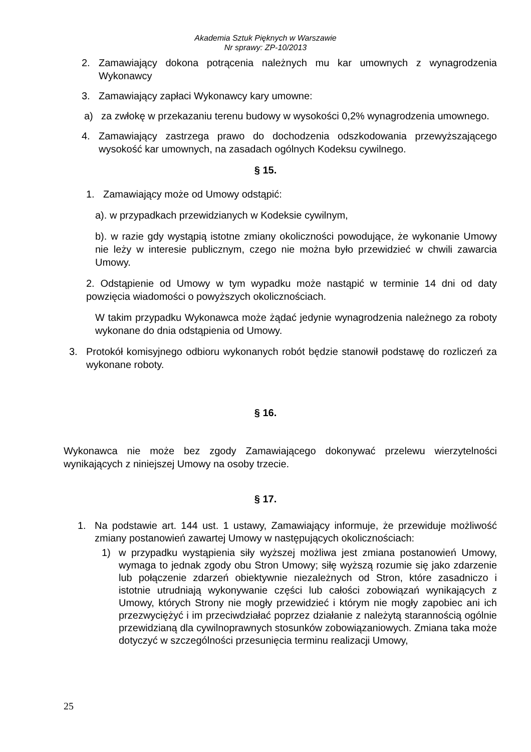Akademia Sztuk Pięknych w Warszawie
Nr sprawy: ZP-10/2013
2. Zamawiający dokona potrącenia należnych mu kar umownych z wynagrodzenia Wykonawcy
3. Zamawiający zapłaci Wykonawcy kary umowne:
a) za zwłokę w przekazaniu terenu budowy w wysokości 0,2% wynagrodzenia umownego.
4. Zamawiający zastrzega prawo do dochodzenia odszkodowania przewyższającego wysokość kar umownych, na zasadach ogólnych Kodeksu cywilnego.
§ 15.
1. Zamawiający może od Umowy odstąpić:
a). w przypadkach przewidzianych w Kodeksie cywilnym,
b). w razie gdy wystąpią istotne zmiany okoliczności powodujące, że wykonanie Umowy nie leży w interesie publicznym, czego nie można było przewidzieć w chwili zawarcia Umowy.
2. Odstąpienie od Umowy w tym wypadku może nastąpić w terminie 14 dni od daty powzięcia wiadomości o powyższych okolicznościach.
W takim przypadku Wykonawca może żądać jedynie wynagrodzenia należnego za roboty wykonane do dnia odstąpienia od Umowy.
3. Protokół komisyjnego odbioru wykonanych robót będzie stanowił podstawę do rozliczeń za wykonane roboty.
§ 16.
Wykonawca nie może bez zgody Zamawiającego dokonywać przelewu wierzytelności wynikających z niniejszej Umowy na osoby trzecie.
§ 17.
1. Na podstawie art. 144 ust. 1 ustawy, Zamawiający informuje, że przewiduje możliwość zmiany postanowień zawartej Umowy w następujących okolicznościach:
1) w przypadku wystąpienia siły wyższej możliwa jest zmiana postanowień Umowy, wymaga to jednak zgody obu Stron Umowy; siłę wyższą rozumie się jako zdarzenie lub połączenie zdarzeń obiektywnie niezależnych od Stron, które zasadniczo i istotnie utrudniają wykonywanie części lub całości zobowiązań wynikających z Umowy, których Strony nie mogły przewidzieć i którym nie mogły zapobiec ani ich przezwyciężyć i im przeciwdziałać poprzez działanie z należytą starannością ogólnie przewidzianą dla cywilnoprawnych stosunków zobowiązaniowych. Zmiana taka może dotyczyć w szczególności przesunięcia terminu realizacji Umowy,
25